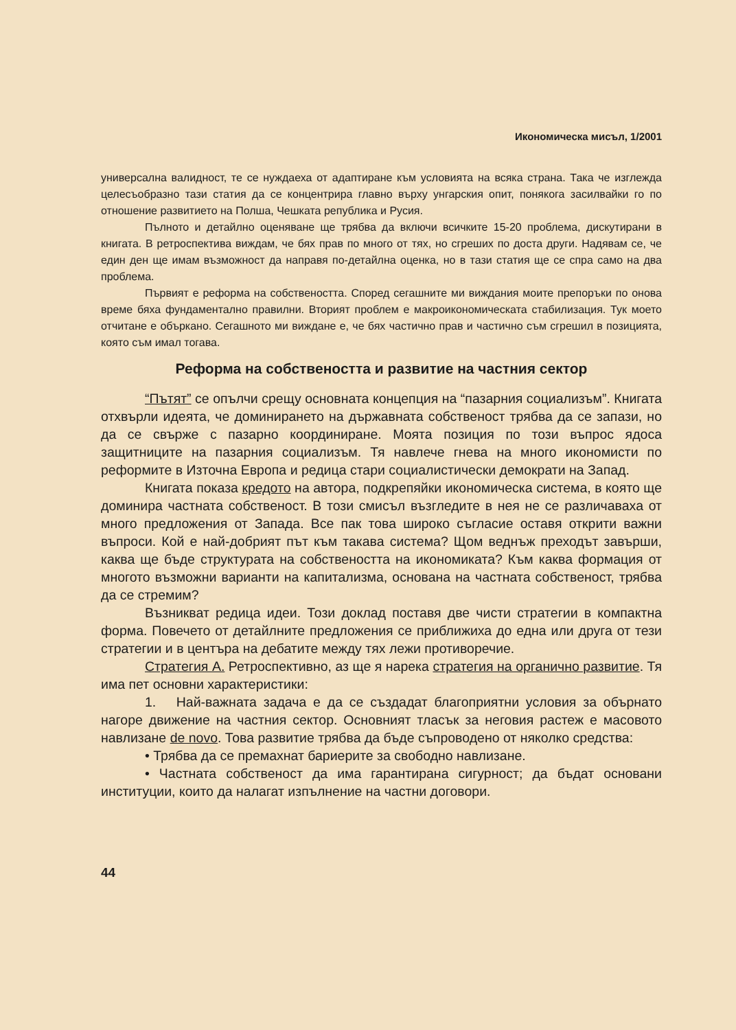Икономическа мисъл, 1/2001
универсална валидност, те се нуждаеха от адаптиране към условията на всяка страна. Така че изглежда целесъобразно тази статия да се концентрира главно върху унгарския опит, понякога засилвайки го по отношение развитието на Полша, Чешката република и Русия.
Пълното и детайлно оценяване ще трябва да включи всичките 15-20 проблема, дискутирани в книгата. В ретроспектива виждам, че бях прав по много от тях, но сгреших по доста други. Надявам се, че един ден ще имам възможност да направя по-детайлна оценка, но в тази статия ще се спра само на два проблема.
Първият е реформа на собствеността. Според сегашните ми виждания моите препоръки по онова време бяха фундаментално правилни. Вторият проблем е макроикономическата стабилизация. Тук моето отчитане е объркано. Сегашното ми виждане е, че бях частично прав и частично съм сгрешил в позицията, която съм имал тогава.
Реформа на собствеността и развитие на частния сектор
“Пътят” се опълчи срещу основната концепция на “пазарния социализъм”. Книгата отхвърли идеята, че доминирането на държавната собственост трябва да се запази, но да се свърже с пазарно координиране. Моята позиция по този въпрос ядоса защитниците на пазарния социализъм. Тя навлече гнева на много икономисти по реформите в Източна Европа и редица стари социалистически демократи на Запад.
Книгата показа кредото на автора, подкрепяйки икономическа система, в която ще доминира частната собственост. В този смисъл възгледите в нея не се различаваха от много предложения от Запада. Все пак това широко съгласие оставя открити важни въпроси. Кой е най-добрият път към такава система? Щом веднъж преходът завърши, каква ще бъде структурата на собствеността на икономиката? Към каква формация от многото възможни варианти на капитализма, основана на частната собственост, трябва да се стремим?
Възникват редица идеи. Този доклад поставя две чисти стратегии в компактна форма. Повечето от детайлните предложения се приближиха до една или друга от тези стратегии и в центъра на дебатите между тях лежи противоречие.
Стратегия А. Ретроспективно, аз ще я нарека стратегия на органично развитие. Тя има пет основни характеристики:
1. Най-важната задача е да се създадат благоприятни условия за обърнато нагоре движение на частния сектор. Основният тласък за неговия растеж е масовото навлизане de novo. Това развитие трябва да бъде съпроводено от няколко средства:
• Трябва да се премахнат бариерите за свободно навлизане.
• Частната собственост да има гарантирана сигурност; да бъдат основани институции, които да налагат изпълнение на частни договори.
44